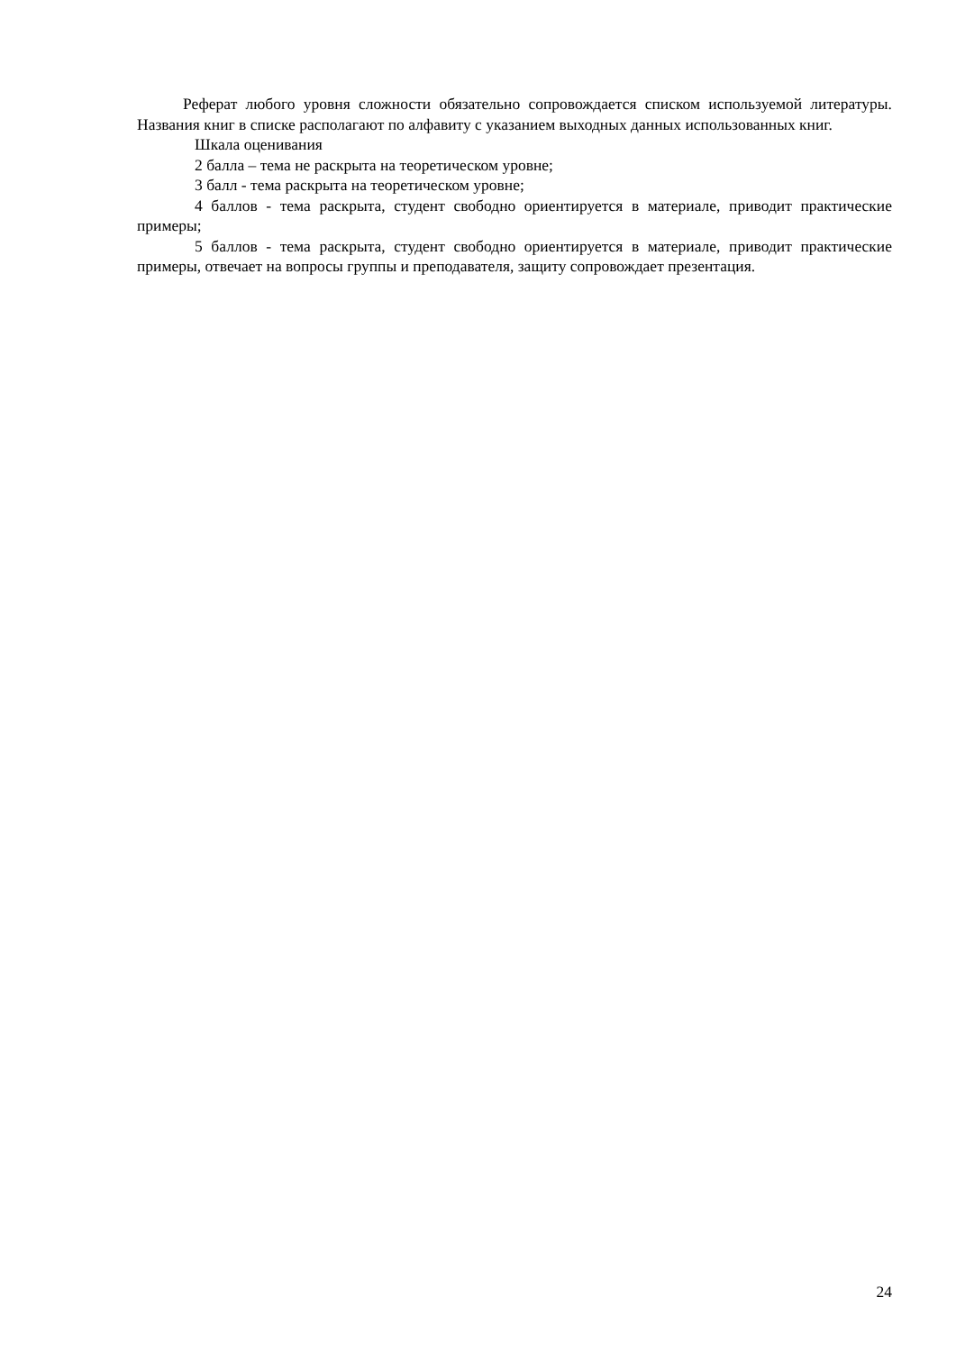Реферат любого уровня сложности обязательно сопровождается списком используемой литературы. Названия книг в списке располагают по алфавиту с указанием выходных данных использованных книг.
Шкала оценивания
2 балла – тема не раскрыта на теоретическом уровне;
3 балл - тема раскрыта на теоретическом уровне;
4 баллов - тема раскрыта, студент свободно ориентируется в материале, приводит практические примеры;
5 баллов - тема раскрыта, студент свободно ориентируется в материале, приводит практические примеры, отвечает на вопросы группы и преподавателя, защиту сопровождает презентация.
24